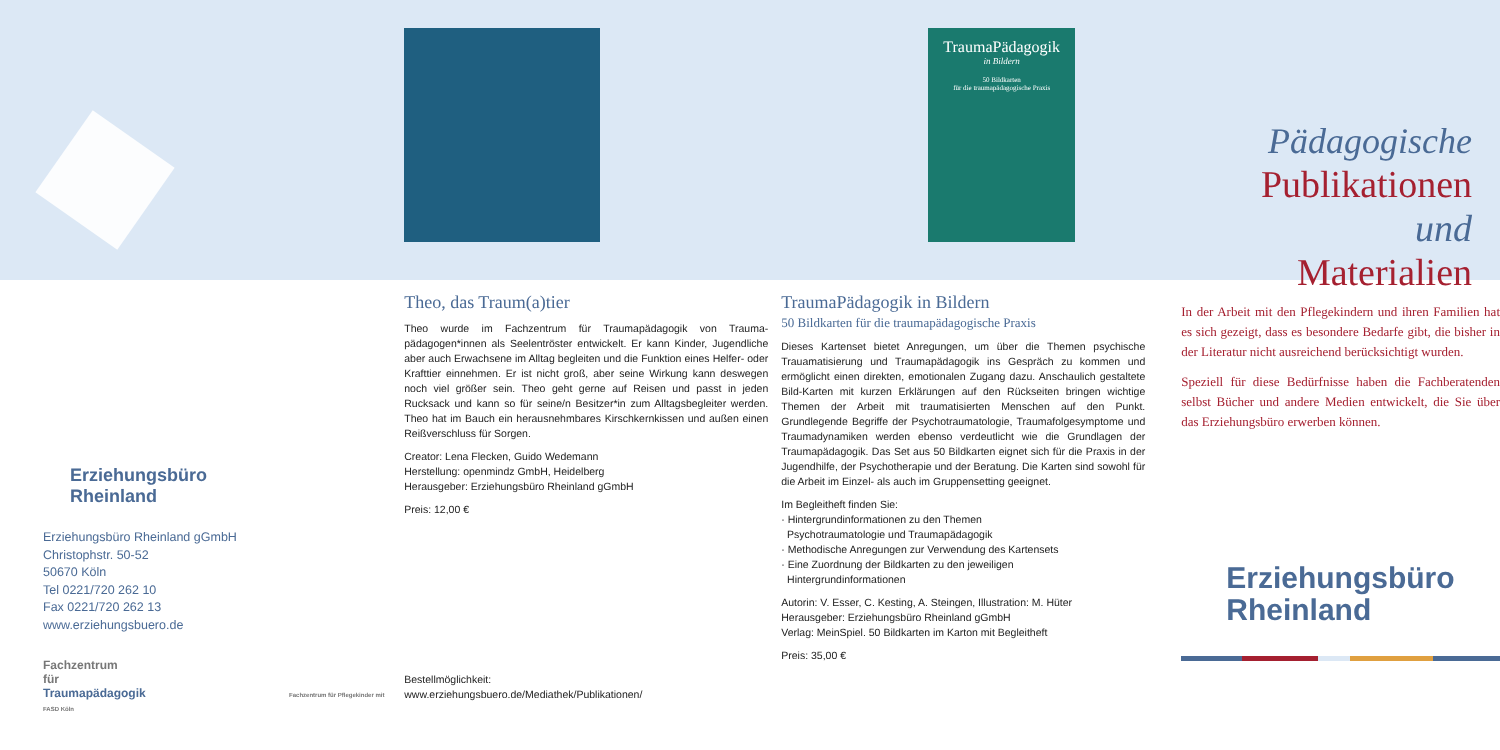TraumaPädagogik
in Bildern
50 Bildkarten
für die traumapädagogische Praxis
Pädagogische
Publikationen
und Materialien
Erziehungsbüro
Rheinland
Erziehungsbüro Rheinland gGmbH
Christophstr. 50-52
50670 Köln
Tel 0221/720 262 10
Fax 0221/720 262 13
www.erziehungsbuero.de
Fachzentrum
für
Traumapädagogik Fachzentrum für Pflegekinder mit FASD Köln
Theo, das Traum(a)tier
Theo wurde im Fachzentrum für Traumapädagogik von Trauma­pädagogen*innen als Seelentröster entwickelt. Er kann Kinder, Jugendliche aber auch Erwachsene im Alltag begleiten und die Funktion eines Helfer- oder Krafttier einnehmen. Er ist nicht groß, aber seine Wirkung kann deswegen noch viel größer sein. Theo geht gerne auf Reisen und passt in jeden Rucksack und kann so für seine/n Besitzer*in zum Alltagsbegleiter werden. Theo hat im Bauch ein herausnehmbares Kirschkernkissen und außen einen Reißverschluss für Sorgen.
Creator: Lena Flecken, Guido Wedemann
Herstellung: openmindz GmbH, Heidelberg
Herausgeber: Erziehungsbüro Rheinland gGmbH
Preis: 12,00 €
Bestellmöglichkeit:
www.erziehungsbuero.de/Mediathek/Publikationen/
TraumaPädagogik in Bildern
50 Bildkarten für die traumapädagogische Praxis
Dieses Kartenset bietet Anregungen, um über die Themen psy­chische Trauamatisierung und Traumapädagogik ins Gespräch zu kommen und ermöglicht einen direkten, emotionalen Zugang dazu. Anschaulich gestaltete Bild-Karten mit kurzen Erklärungen auf den Rückseiten bringen wichtige Themen der Arbeit mit traumatisierten Menschen auf den Punkt. Grundlegende Begrif­fe der Psychotraumatologie, Traumafolgesymptome und Trau­madynamiken werden ebenso verdeutlicht wie die Grundlagen der Traumapädagogik. Das Set aus 50 Bildkarten eignet sich für die Praxis in der Jugendhilfe, der Psychotherapie und der Bera­tung. Die Karten sind sowohl für die Arbeit im Einzel- als auch im Gruppensetting geeignet.
Im Begleitheft finden Sie:
· Hintergrundinformationen zu den Themen
Psychotraumatologie und Traumapädagogik
· Methodische Anregungen zur Verwendung des Kartensets
· Eine Zuordnung der Bildkarten zu den jeweiligen
Hintergrundinformationen
Autorin: V. Esser, C. Kesting, A. Steingen, Illustration: M. Hüter
Herausgeber: Erziehungsbüro Rheinland gGmbH
Verlag: MeinSpiel. 50 Bildkarten im Karton mit Begleitheft
Preis: 35,00 €
In der Arbeit mit den Pflegekindern und ihren Familien hat es sich gezeigt, dass es besondere Bedarfe gibt, die bisher in der Literatur nicht ausreichend berücksichtigt wurden.
Speziell für diese Bedürfnisse haben die Fach­beratenden selbst Bücher und andere Medien entwickelt, die Sie über das Erziehungsbüro erwerben können.
Erziehungsbüro
Rheinland